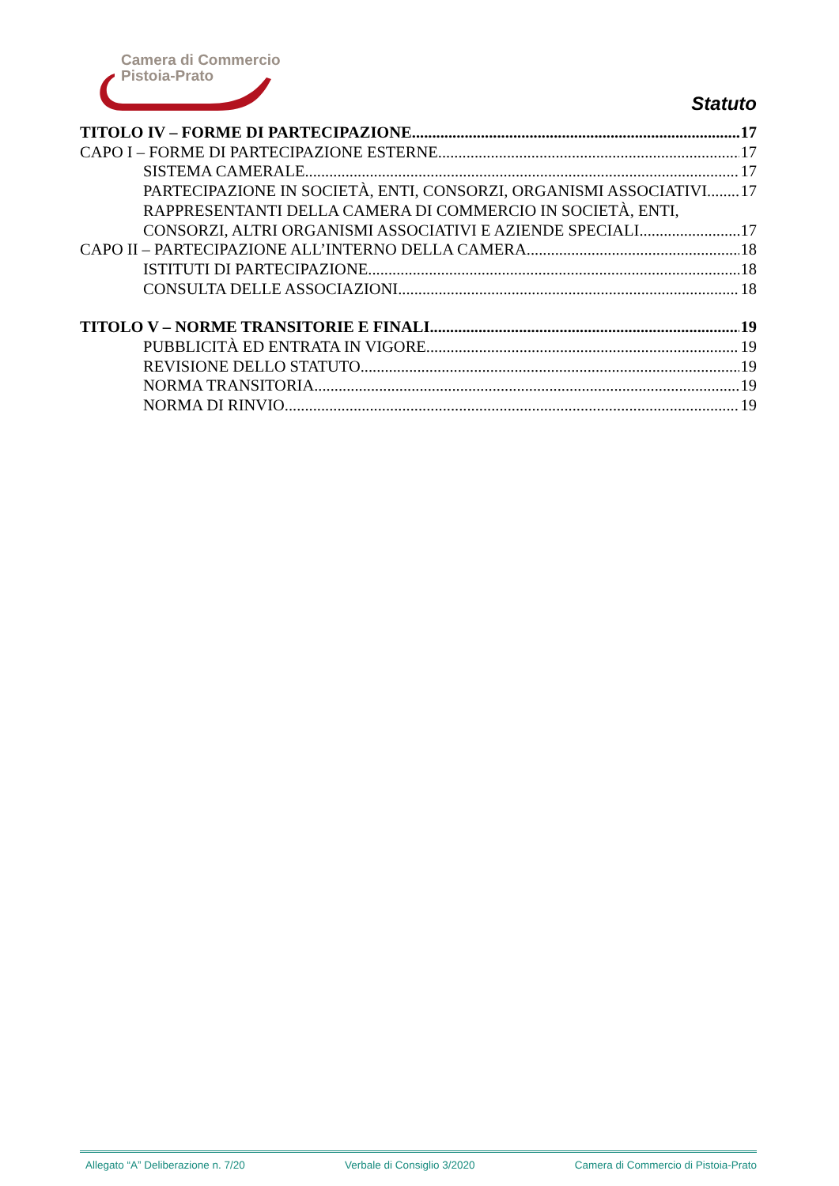Camera di Commercio
Pistoia-Prato
Statuto
TITOLO IV – FORME DI PARTECIPAZIONE 17
CAPO I – FORME DI PARTECIPAZIONE ESTERNE 17
SISTEMA CAMERALE 17
PARTECIPAZIONE IN SOCIETÀ, ENTI, CONSORZI, ORGANISMI ASSOCIATIVI 17
RAPPRESENTANTI DELLA CAMERA DI COMMERCIO IN SOCIETÀ, ENTI,
CONSORZI, ALTRI ORGANISMI ASSOCIATIVI E AZIENDE SPECIALI 17
CAPO II – PARTECIPAZIONE ALL’INTERNO DELLA CAMERA 18
ISTITUTI DI PARTECIPAZIONE 18
CONSULTA DELLE ASSOCIAZIONI 18
TITOLO V – NORME TRANSITORIE E FINALI 19
PUBBLICITÀ ED ENTRATA IN VIGORE 19
REVISIONE DELLO STATUTO 19
NORMA TRANSITORIA 19
NORMA DI RINVIO 19
Allegato “A” Deliberazione n. 7/20 Verbale di Consiglio 3/2020 Camera di Commercio di Pistoia-Prato